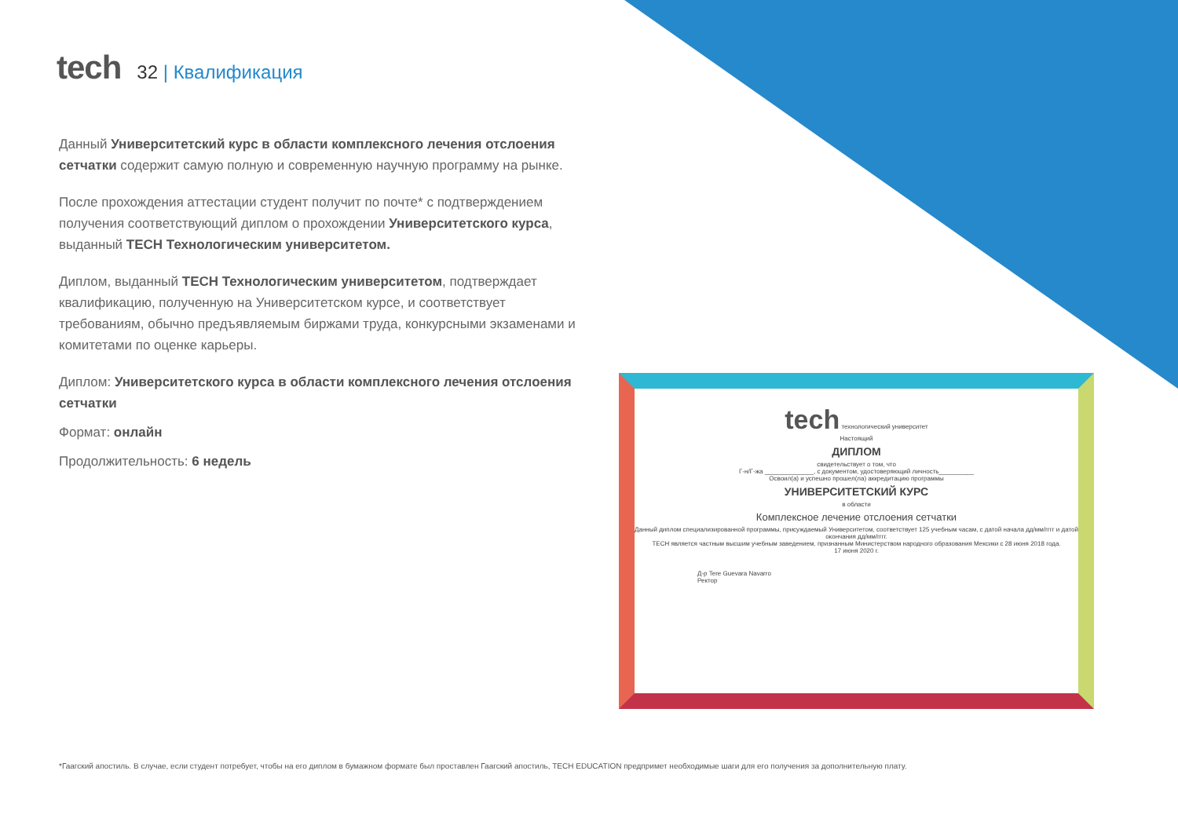tech
32 | Квалификация
Данный Университетский курс в области комплексного лечения отслоения сетчатки содержит самую полную и современную научную программу на рынке.
После прохождения аттестации студент получит по почте* с подтверждением получения соответствующий диплом о прохождении Университетского курса, выданный TECH Технологическим университетом.
Диплом, выданный TECH Технологическим университетом, подтверждает квалификацию, полученную на Университетском курсе, и соответствует требованиям, обычно предъявляемым биржами труда, конкурсными экзаменами и комитетами по оценке карьеры.
Диплом: Университетского курса в области комплексного лечения отслоения сетчатки
Формат: онлайн
Продолжительность: 6 недель
tech технологический университет
Настоящий
ДИПЛОМ
свидетельствует о том, что
Г-н/Г-жа ______________, с документом, удостоверяющий личность__________
Освоил(а) и успешно прошел(ла) аккредитацию программы
УНИВЕРСИТЕТСКИЙ КУРС
в области
Комплексное лечение отслоения сетчатки
Данный диплом специализированной программы, присуждаемый Университетом, соответствует 125 учебным часам, с датой начала дд/мм/гггг и датой окончания дд/мм/гггг.
TECH является частным высшим учебным заведением, признанным Министерством народного образования Мексики с 28 июня 2018 года.
17 июня 2020 г.
Д-р Tere Guevara Navarro
Ректор
*Гаагский апостиль. В случае, если студент потребует, чтобы на его диплом в бумажном формате был проставлен Гаагский апостиль, TECH EDUCATION предпримет необходимые шаги для его получения за дополнительную плату.